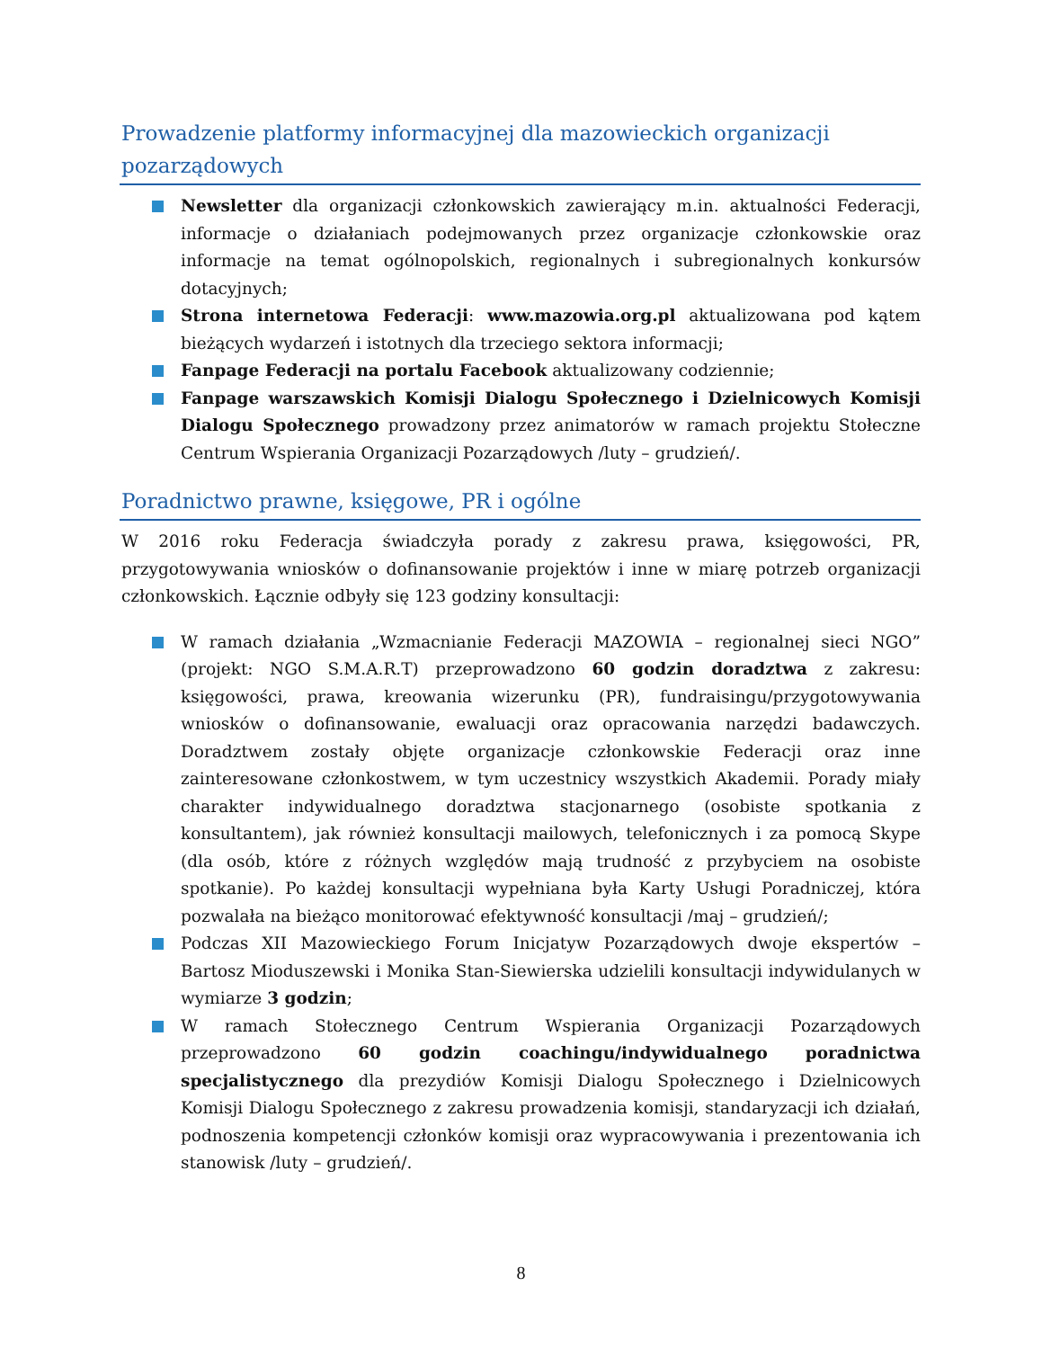Prowadzenie platformy informacyjnej dla mazowieckich organizacji pozarządowych
Newsletter dla organizacji członkowskich zawierający m.in. aktualności Federacji, informacje o działaniach podejmowanych przez organizacje członkowskie oraz informacje na temat ogólnopolskich, regionalnych i subregionalnych konkursów dotacyjnych;
Strona internetowa Federacji: www.mazowia.org.pl aktualizowana pod kątem bieżących wydarzeń i istotnych dla trzeciego sektora informacji;
Fanpage Federacji na portalu Facebook aktualizowany codziennie;
Fanpage warszawskich Komisji Dialogu Społecznego i Dzielnicowych Komisji Dialogu Społecznego prowadzony przez animatorów w ramach projektu Stołeczne Centrum Wspierania Organizacji Pozarządowych /luty – grudzień/.
Poradnictwo prawne, księgowe, PR i ogólne
W 2016 roku Federacja świadczyła porady z zakresu prawa, księgowości, PR, przygotowywania wniosków o dofinansowanie projektów i inne w miarę potrzeb organizacji członkowskich. Łącznie odbyły się 123 godziny konsultacji:
W ramach działania „Wzmacnianie Federacji MAZOWIA – regionalnej sieci NGO” (projekt: NGO S.M.A.R.T) przeprowadzono 60 godzin doradztwa z zakresu: księgowości, prawa, kreowania wizerunku (PR), fundraisingu/przygotowywania wniosków o dofinansowanie, ewaluacji oraz opracowania narzędzi badawczych. Doradztwem zostały objęte organizacje członkowskie Federacji oraz inne zainteresowane członkostwem, w tym uczestnicy wszystkich Akademii. Porady miały charakter indywidualnego doradztwa stacjonarnego (osobiste spotkania z konsultantem), jak również konsultacji mailowych, telefonicznych i za pomocą Skype (dla osób, które z różnych względów mają trudność z przybyciem na osobiste spotkanie). Po każdej konsultacji wypełniana była Karty Usługi Poradniczej, która pozwalała na bieżąco monitorować efektywność konsultacji /maj – grudzień/;
Podczas XII Mazowieckiego Forum Inicjatyw Pozarządowych dwoje ekspertów – Bartosz Mioduszewski i Monika Stan-Siewierska udzielili konsultacji indywidulanych w wymiarze 3 godzin;
W ramach Stołecznego Centrum Wspierania Organizacji Pozarządowych przeprowadzono 60 godzin coachingu/indywidualnego poradnictwa specjalistycznego dla prezydiów Komisji Dialogu Społecznego i Dzielnicowych Komisji Dialogu Społecznego z zakresu prowadzenia komisji, standaryzacji ich działań, podnoszenia kompetencji członków komisji oraz wypracowywania i prezentowania ich stanowisk /luty – grudzień/.
8